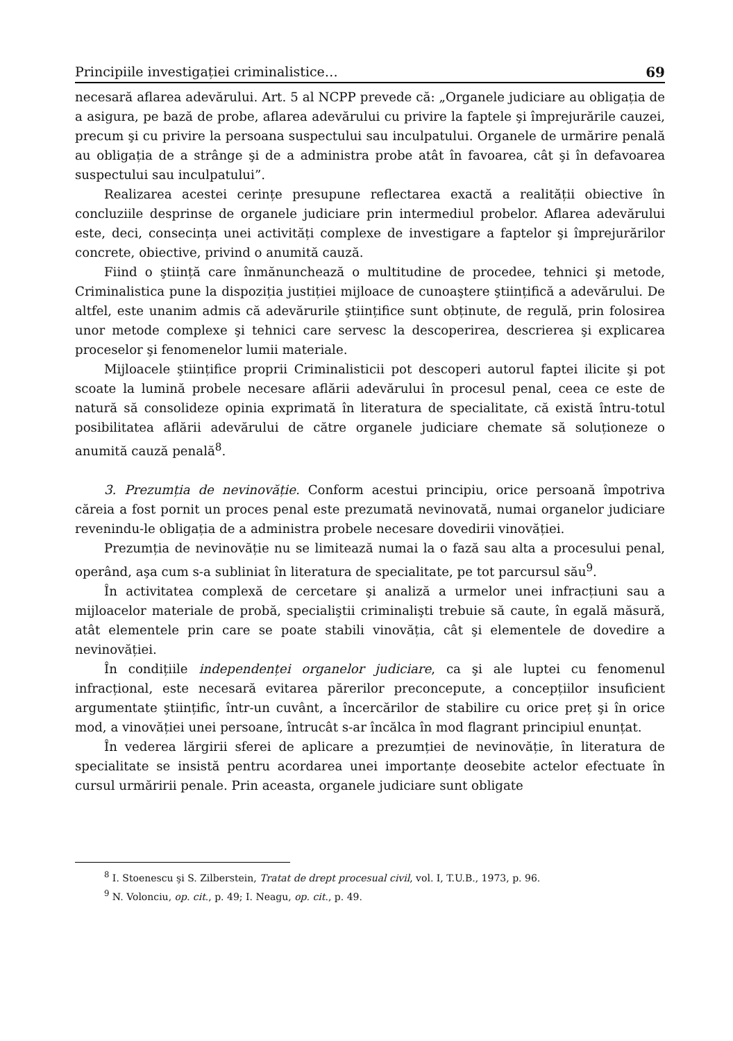Principiile investigației criminalistice… 69
necesară aflarea adevărului. Art. 5 al NCPP prevede că: „Organele judiciare au obligația de a asigura, pe bază de probe, aflarea adevărului cu privire la faptele şi împrejurările cauzei, precum şi cu privire la persoana suspectului sau inculpatului. Organele de urmărire penală au obligația de a strânge şi de a administra probe atât în favoarea, cât şi în defavoarea suspectului sau inculpatului”.
Realizarea acestei cerințe presupune reflectarea exactă a realității obiective în concluziile desprinse de organele judiciare prin intermediul probelor. Aflarea adevărului este, deci, consecința unei activități complexe de investigare a faptelor şi împrejurărilor concrete, obiective, privind o anumită cauză.
Fiind o ştiință care înmănunchează o multitudine de procedee, tehnici şi metode, Criminalistica pune la dispoziția justiției mijloace de cunoaştere ştiințifică a adevărului. De altfel, este unanim admis că adevărurile ştiințifice sunt obținute, de regulă, prin folosirea unor metode complexe şi tehnici care servesc la descoperirea, descrierea şi explicarea proceselor şi fenomenelor lumii materiale.
Mijloacele ştiințifice proprii Criminalisticii pot descoperi autorul faptei ilicite şi pot scoate la lumină probele necesare aflării adevărului în procesul penal, ceea ce este de natură să consolideze opinia exprimată în literatura de specialitate, că există întru-totul posibilitatea aflării adevărului de către organele judiciare chemate să soluționeze o anumită cauză penală<sup>8</sup>.
3. Prezumția de nevinovăție. Conform acestui principiu, orice persoană împotriva căreia a fost pornit un proces penal este prezumată nevinovată, numai organelor judiciare revenindu-le obligația de a administra probele necesare dovedirii vinovăției.
Prezumția de nevinovăție nu se limitează numai la o fază sau alta a procesului penal, operând, aşa cum s-a subliniat în literatura de specialitate, pe tot parcursul său<sup>9</sup>.
În activitatea complexă de cercetare şi analiză a urmelor unei infracțiuni sau a mijloacelor materiale de probă, specialiştii criminalişti trebuie să caute, în egală măsură, atât elementele prin care se poate stabili vinovăția, cât şi elementele de dovedire a nevinovăției.
În condițiile independenței organelor judiciare, ca şi ale luptei cu fenomenul infracțional, este necesară evitarea părerilor preconcepute, a concepțiilor insuficient argumentate ştiințific, într-un cuvânt, a încercărilor de stabilire cu orice preț şi în orice mod, a vinovăției unei persoane, întrucât s-ar încălca în mod flagrant principiul enunțat.
În vederea lărgirii sferei de aplicare a prezumției de nevinovăție, în literatura de specialitate se insistă pentru acordarea unei importanțe deosebite actelor efectuate în cursul urmăririi penale. Prin aceasta, organele judiciare sunt obligate
<sup>8</sup> I. Stoenescu şi S. Zilberstein, Tratat de drept procesual civil, vol. I, T.U.B., 1973, p. 96.
<sup>9</sup> N. Volonciu, op. cit., p. 49; I. Neagu, op. cit., p. 49.